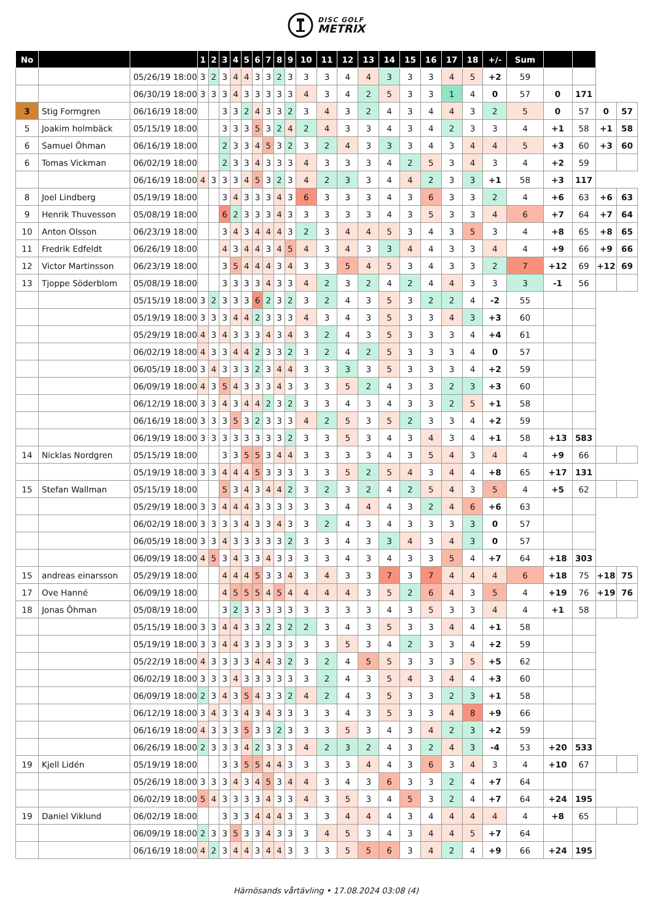DISC GOLF
METRIX
| No | | | 1 | 2 | 3 | 4 | 5 | 6 | 7 | 8 | 9 | 10 | 11 | 12 | 13 | 14 | 15 | 16 | 17 | 18 | +/- | Sum | | | | |
| --- | --- | --- | --- | --- | --- | --- | --- | --- | --- | --- | --- | --- | --- | --- | --- | --- | --- | --- | --- | --- | --- | --- | --- | --- | --- | --- |
| | | 05/26/19 18:00 | 3 | 2 | 3 | 4 | 4 | 3 | 3 | 2 | 3 | 3 | 3 | 4 | 4 | 3 | 3 | 3 | 4 | 5 | +2 | 59 | | | | |
| | | 06/30/19 18:00 | 3 | 3 | 3 | 4 | 3 | 3 | 3 | 3 | 3 | 4 | 3 | 4 | 2 | 5 | 3 | 3 | 1 | 4 | 0 | 57 | 0 | 171 | | |
| 3 | Stig Formgren | 06/16/19 18:00 | | | 3 | 3 | 2 | 4 | 3 | 3 | 2 | 3 | 4 | 3 | 2 | 4 | 3 | 4 | 4 | 3 | 2 | 5 | 0 | 57 | 0 | 57 |
| 5 | Joakim holmbäck | 05/15/19 18:00 | | | 3 | 3 | 3 | 5 | 3 | 2 | 4 | 2 | 4 | 3 | 3 | 4 | 3 | 4 | 2 | 3 | 3 | 4 | +1 | 58 | +1 | 58 |
| 6 | Samuel Öhman | 06/16/19 18:00 | | | 2 | 3 | 3 | 4 | 5 | 3 | 2 | 3 | 2 | 4 | 3 | 3 | 3 | 4 | 3 | 4 | 4 | 5 | +3 | 60 | +3 | 60 |
| 6 | Tomas Vickman | 06/02/19 18:00 | | | 2 | 3 | 3 | 4 | 3 | 3 | 3 | 4 | 3 | 3 | 3 | 4 | 2 | 5 | 3 | 4 | 3 | 4 | +2 | 59 | | |
| | | 06/16/19 18:00 | 4 | 3 | 3 | 3 | 4 | 5 | 3 | 2 | 3 | 4 | 2 | 3 | 3 | 4 | 4 | 2 | 3 | 3 | +1 | 58 | +3 | 117 | | |
| 8 | Joel Lindberg | 05/19/19 18:00 | | | 3 | 4 | 3 | 3 | 3 | 4 | 3 | 6 | 3 | 3 | 3 | 4 | 3 | 6 | 3 | 3 | 2 | 4 | +6 | 63 | +6 | 63 |
| 9 | Henrik Thuvesson | 05/08/19 18:00 | | | 6 | 2 | 3 | 3 | 3 | 4 | 3 | 3 | 3 | 3 | 3 | 4 | 3 | 5 | 3 | 3 | 4 | 6 | +7 | 64 | +7 | 64 |
| 10 | Anton Olsson | 06/23/19 18:00 | | | 3 | 4 | 3 | 4 | 4 | 4 | 3 | 2 | 3 | 4 | 4 | 5 | 3 | 4 | 3 | 5 | 3 | 4 | +8 | 65 | +8 | 65 |
| 11 | Fredrik Edfeldt | 06/26/19 18:00 | | | 4 | 3 | 4 | 4 | 3 | 4 | 5 | 4 | 3 | 4 | 3 | 3 | 4 | 4 | 3 | 3 | 4 | 4 | +9 | 66 | +9 | 66 |
| 12 | Victor Martinsson | 06/23/19 18:00 | | | 3 | 5 | 4 | 4 | 4 | 3 | 4 | 3 | 3 | 5 | 4 | 5 | 3 | 4 | 3 | 3 | 2 | 7 | +12 | 69 | +12 | 69 |
| 13 | Tjoppe Söderblom | 05/08/19 18:00 | | | 3 | 3 | 3 | 3 | 4 | 3 | 3 | 4 | 2 | 3 | 2 | 4 | 2 | 4 | 4 | 3 | 3 | 3 | -1 | 56 | | |
| | | 05/15/19 18:00 | 3 | 2 | 3 | 3 | 3 | 6 | 2 | 3 | 2 | 3 | 2 | 4 | 3 | 5 | 3 | 2 | 2 | 4 | -2 | 55 | | | | |
| | | 05/19/19 18:00 | 3 | 3 | 3 | 4 | 4 | 2 | 3 | 3 | 3 | 4 | 3 | 4 | 3 | 5 | 3 | 3 | 4 | 3 | +3 | 60 | | | | |
| | | 05/29/19 18:00 | 4 | 3 | 4 | 3 | 3 | 3 | 4 | 3 | 4 | 3 | 2 | 4 | 3 | 5 | 3 | 3 | 3 | 4 | +4 | 61 | | | | |
| | | 06/02/19 18:00 | 4 | 3 | 3 | 4 | 4 | 2 | 3 | 3 | 2 | 3 | 2 | 4 | 2 | 5 | 3 | 3 | 3 | 4 | 0 | 57 | | | | |
| | | 06/05/19 18:00 | 3 | 4 | 3 | 3 | 3 | 2 | 3 | 4 | 4 | 3 | 3 | 3 | 3 | 5 | 3 | 3 | 3 | 4 | +2 | 59 | | | | |
| | | 06/09/19 18:00 | 4 | 3 | 5 | 4 | 3 | 3 | 3 | 4 | 3 | 3 | 3 | 5 | 2 | 4 | 3 | 3 | 2 | 3 | +3 | 60 | | | | |
| | | 06/12/19 18:00 | 3 | 3 | 4 | 3 | 4 | 4 | 2 | 3 | 2 | 3 | 3 | 4 | 3 | 4 | 3 | 3 | 2 | 5 | +1 | 58 | | | | |
| | | 06/16/19 18:00 | 3 | 3 | 3 | 5 | 3 | 2 | 3 | 3 | 3 | 4 | 2 | 5 | 3 | 5 | 2 | 3 | 3 | 4 | +2 | 59 | | | | |
| | | 06/19/19 18:00 | 3 | 3 | 3 | 3 | 3 | 3 | 3 | 3 | 2 | 3 | 3 | 5 | 3 | 4 | 3 | 4 | 3 | 4 | +1 | 58 | +13 | 583 | | |
| 14 | Nicklas Nordgren | 05/15/19 18:00 | | | 3 | 3 | 5 | 5 | 3 | 4 | 4 | 3 | 3 | 3 | 3 | 4 | 3 | 5 | 4 | 3 | 4 | 4 | +9 | 66 | | |
| | | 05/19/19 18:00 | 3 | 3 | 4 | 4 | 4 | 5 | 3 | 3 | 3 | 3 | 3 | 5 | 2 | 5 | 4 | 3 | 4 | 4 | +8 | 65 | +17 | 131 | | |
| 15 | Stefan Wallman | 05/15/19 18:00 | | | 5 | 3 | 4 | 3 | 4 | 4 | 2 | 3 | 2 | 3 | 2 | 4 | 2 | 5 | 4 | 3 | 5 | 4 | +5 | 62 | | |
| | | 05/29/19 18:00 | 3 | 3 | 4 | 4 | 4 | 3 | 3 | 3 | 3 | 3 | 3 | 4 | 4 | 4 | 3 | 2 | 4 | 6 | +6 | 63 | | | | |
| | | 06/02/19 18:00 | 3 | 3 | 3 | 3 | 4 | 3 | 3 | 4 | 3 | 3 | 2 | 4 | 3 | 4 | 3 | 3 | 3 | 3 | 0 | 57 | | | | |
| | | 06/05/19 18:00 | 3 | 3 | 4 | 3 | 3 | 3 | 3 | 3 | 2 | 3 | 3 | 4 | 3 | 3 | 4 | 3 | 4 | 3 | 0 | 57 | | | | |
| | | 06/09/19 18:00 | 4 | 5 | 3 | 4 | 3 | 3 | 4 | 3 | 3 | 3 | 3 | 4 | 3 | 4 | 3 | 3 | 5 | 4 | +7 | 64 | +18 | 303 | | |
| 15 | andreas einarsson | 05/29/19 18:00 | | | 4 | 4 | 4 | 5 | 3 | 3 | 4 | 3 | 4 | 3 | 3 | 7 | 3 | 7 | 4 | 4 | 4 | 6 | +18 | 75 | +18 | 75 |
| 17 | Ove Hanné | 06/09/19 18:00 | | | 4 | 5 | 5 | 5 | 4 | 5 | 4 | 4 | 4 | 4 | 3 | 5 | 2 | 6 | 4 | 3 | 5 | 4 | +19 | 76 | +19 | 76 |
| 18 | Jonas Öhman | 05/08/19 18:00 | | | 3 | 2 | 3 | 3 | 3 | 3 | 3 | 3 | 3 | 3 | 3 | 4 | 3 | 5 | 3 | 3 | 4 | 4 | +1 | 58 | | |
| | | 05/15/19 18:00 | 3 | 3 | 4 | 4 | 3 | 3 | 2 | 3 | 2 | 2 | 3 | 4 | 3 | 5 | 3 | 3 | 4 | 4 | +1 | 58 | | | | |
| | | 05/19/19 18:00 | 3 | 3 | 4 | 4 | 3 | 3 | 3 | 3 | 3 | 3 | 3 | 5 | 3 | 4 | 2 | 3 | 3 | 4 | +2 | 59 | | | | |
| | | 05/22/19 18:00 | 4 | 3 | 3 | 3 | 3 | 4 | 4 | 3 | 2 | 3 | 2 | 4 | 5 | 5 | 3 | 3 | 3 | 5 | +5 | 62 | | | | |
| | | 06/02/19 18:00 | 3 | 3 | 3 | 4 | 3 | 3 | 3 | 3 | 3 | 3 | 2 | 4 | 3 | 5 | 4 | 3 | 4 | 4 | +3 | 60 | | | | |
| | | 06/09/19 18:00 | 2 | 3 | 4 | 3 | 5 | 4 | 3 | 3 | 2 | 4 | 2 | 4 | 3 | 5 | 3 | 3 | 2 | 3 | +1 | 58 | | | | |
| | | 06/12/19 18:00 | 3 | 4 | 3 | 3 | 4 | 3 | 4 | 3 | 3 | 3 | 3 | 4 | 3 | 5 | 3 | 3 | 4 | 8 | +9 | 66 | | | | |
| | | 06/16/19 18:00 | 4 | 3 | 3 | 3 | 5 | 3 | 3 | 2 | 3 | 3 | 3 | 5 | 3 | 4 | 3 | 4 | 2 | 3 | +2 | 59 | | | | |
| | | 06/26/19 18:00 | 2 | 3 | 3 | 3 | 4 | 2 | 3 | 3 | 3 | 4 | 2 | 3 | 2 | 4 | 3 | 2 | 4 | 3 | -4 | 53 | +20 | 533 | | |
| 19 | Kjell Lidén | 05/19/19 18:00 | | | 3 | 3 | 5 | 5 | 4 | 4 | 3 | 3 | 3 | 3 | 4 | 4 | 3 | 6 | 3 | 4 | 3 | 4 | +10 | 67 | | |
| | | 05/26/19 18:00 | 3 | 3 | 3 | 4 | 3 | 4 | 5 | 3 | 4 | 4 | 3 | 4 | 3 | 6 | 3 | 3 | 2 | 4 | +7 | 64 | | | | |
| | | 06/02/19 18:00 | 5 | 4 | 3 | 3 | 3 | 3 | 4 | 3 | 3 | 4 | 3 | 5 | 3 | 4 | 5 | 3 | 2 | 4 | +7 | 64 | +24 | 195 | | |
| 19 | Daniel Viklund | 06/02/19 18:00 | | | 3 | 3 | 3 | 4 | 4 | 4 | 3 | 3 | 3 | 4 | 4 | 4 | 3 | 4 | 4 | 4 | 4 | 4 | +8 | 65 | | |
| | | 06/09/19 18:00 | 2 | 3 | 3 | 5 | 3 | 3 | 4 | 3 | 3 | 3 | 4 | 5 | 3 | 4 | 3 | 4 | 4 | 5 | +7 | 64 | | | | |
| | | 06/16/19 18:00 | 4 | 2 | 3 | 4 | 4 | 3 | 4 | 4 | 3 | 3 | 3 | 5 | 5 | 6 | 3 | 4 | 2 | 4 | +9 | 66 | +24 | 195 | | |
Härnösands vårtävling • 17.08.2024 03:08 (4)